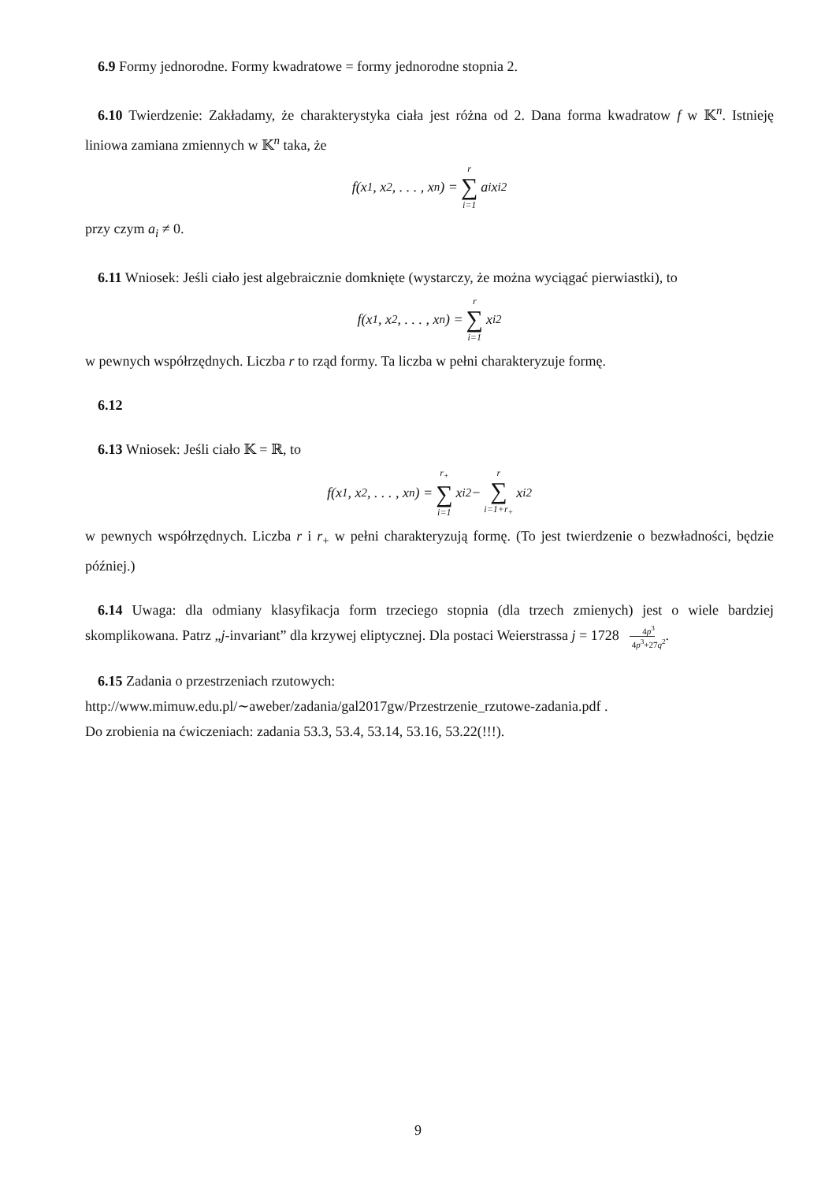6.9 Formy jednorodne. Formy kwadratowe = formy jednorodne stopnia 2.
6.10 Twierdzenie: Zakładamy, że charakterystyka ciała jest różna od 2. Dana forma kwadratow f w 𝕂<sup>n</sup>. Istnieję liniowa zamiana zmiennych w 𝕂<sup>n</sup> taka, że
f(x<sub>1</sub>, x<sub>2</sub>, . . . , x<sub>n</sub>) = r ∑ i=1 a<sub>i</sub>x<sub>i</sub><sup>2</sup>
przy czym a<sub>i</sub> ≠ 0.
6.11 Wniosek: Jeśli ciało jest algebraicznie domknięte (wystarczy, że można wyciągać pierwiastki), to
f(x<sub>1</sub>, x<sub>2</sub>, . . . , x<sub>n</sub>) = r ∑ i=1 x<sub>i</sub><sup>2</sup>
w pewnych współrzędnych. Liczba r to rząd formy. Ta liczba w pełni charakteryzuje formę.
6.12
6.13 Wniosek: Jeśli ciało 𝕂 = ℝ, to
f(x<sub>1</sub>, x<sub>2</sub>, . . . , x<sub>n</sub>) = r<sub>+</sub> ∑ i=1 x<sub>i</sub><sup>2</sup> − r ∑ i=1+r<sub>+</sub> x<sub>i</sub><sup>2</sup>
w pewnych współrzędnych. Liczba r i r<sub>+</sub> w pełni charakteryzują formę. (To jest twierdzenie o bezwładności, będzie później.)
6.14 Uwaga: dla odmiany klasyfikacja form trzeciego stopnia (dla trzech zmienych) jest o wiele bardziej skomplikowana. Patrz „j-invariant” dla krzywej eliptycznej. Dla postaci Weierstrassa j = 17284p<sup>3</sup> 4p<sup>3</sup>+27q<sup>2</sup>.
6.15 Zadania o przestrzeniach rzutowych:
http://www.mimuw.edu.pl/∼aweber/zadania/gal2017gw/Przestrzenie_rzutowe-zadania.pdf .
Do zrobienia na ćwiczeniach: zadania 53.3, 53.4, 53.14, 53.16, 53.22(!!!).
9